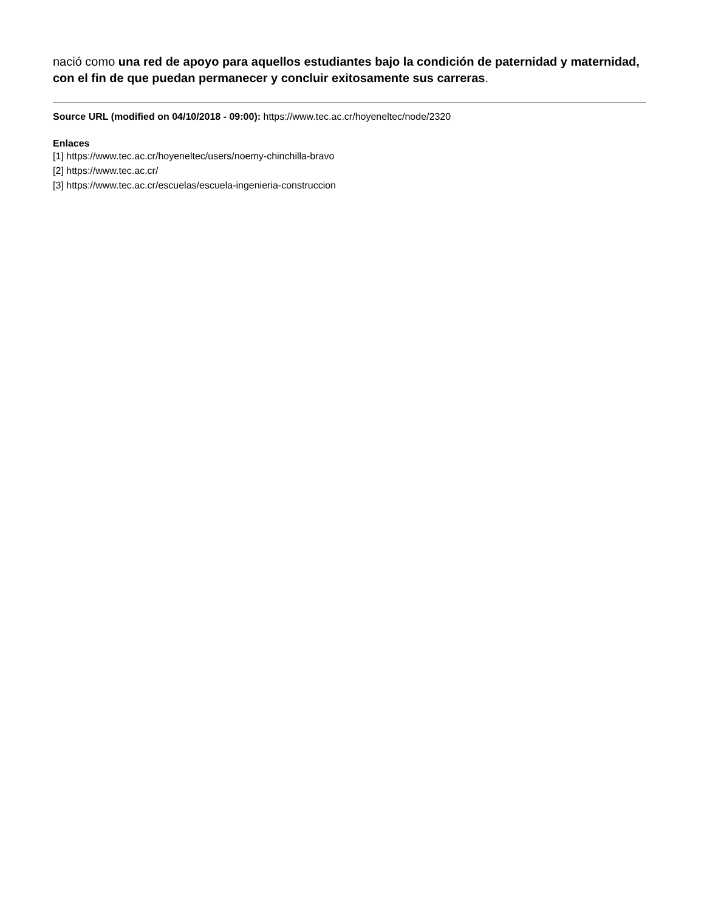nació como una red de apoyo para aquellos estudiantes bajo la condición de paternidad y maternidad, con el fin de que puedan permanecer y concluir exitosamente sus carreras.
Source URL (modified on 04/10/2018 - 09:00): https://www.tec.ac.cr/hoyeneltec/node/2320
Enlaces
[1] https://www.tec.ac.cr/hoyeneltec/users/noemy-chinchilla-bravo
[2] https://www.tec.ac.cr/
[3] https://www.tec.ac.cr/escuelas/escuela-ingenieria-construccion